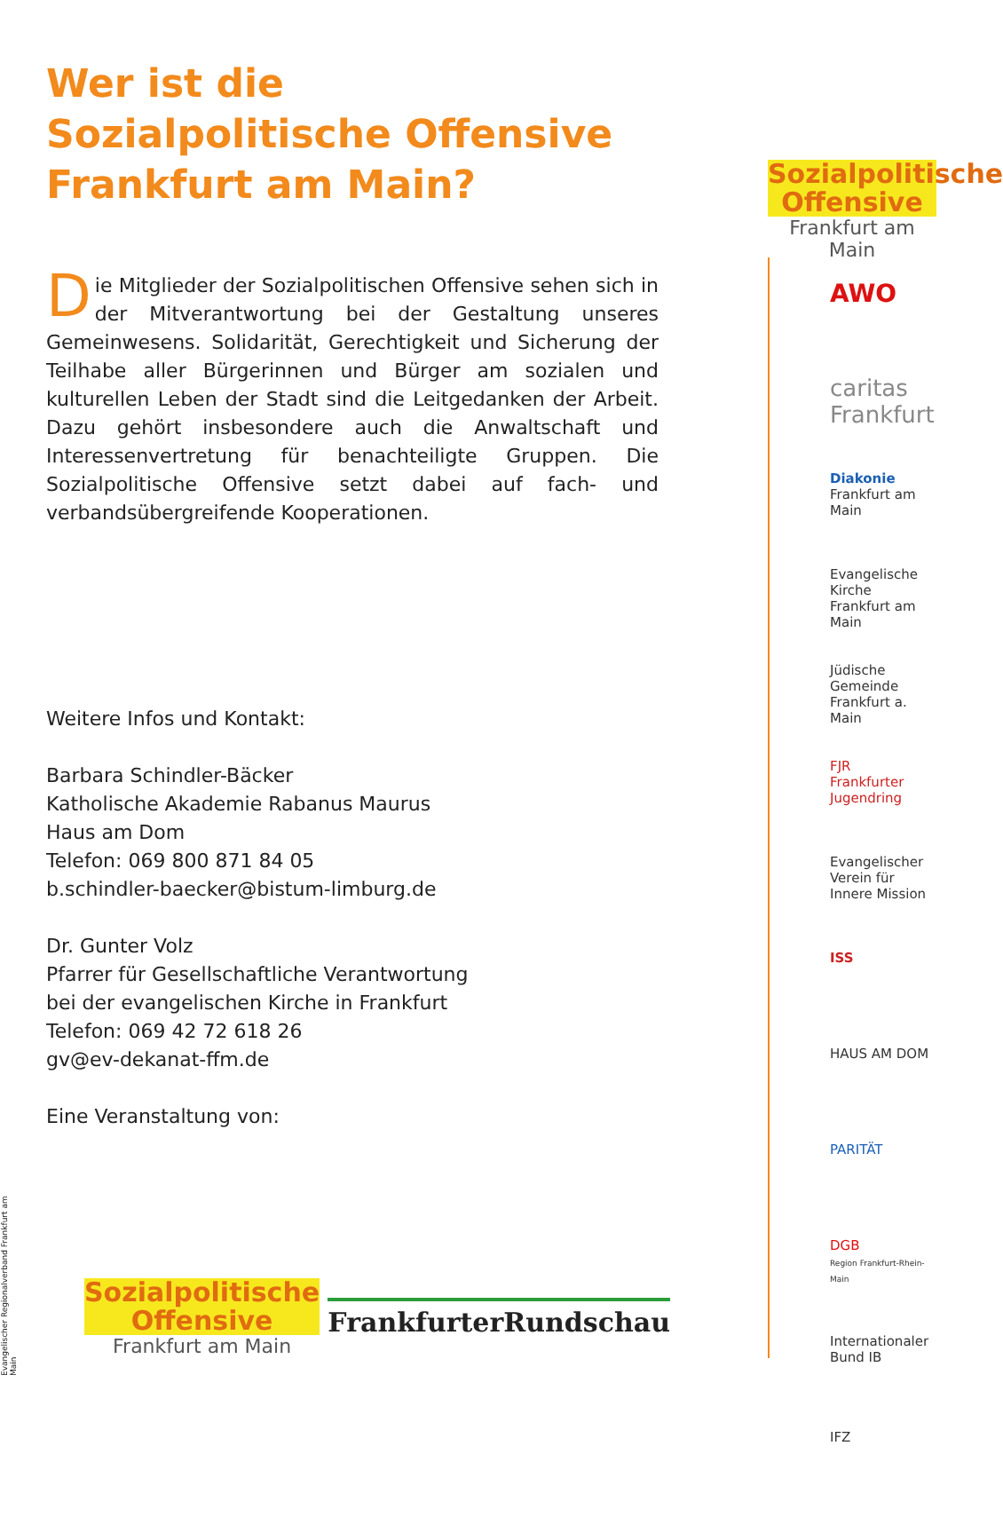Wer ist die
Sozialpolitische Offensive
Frankfurt am Main?
Die Mitglieder der Sozialpolitischen Offensive sehen sich in der Mitverantwortung bei der Gestaltung unseres Gemeinwesens. Solidarität, Gerechtigkeit und Sicherung der Teilhabe aller Bürgerinnen und Bürger am sozialen und kulturellen Leben der Stadt sind die Leitgedanken der Arbeit. Dazu gehört insbesondere auch die Anwaltschaft und Interessenvertretung für benachteiligte Gruppen. Die Sozialpolitische Offensive setzt dabei auf fach- und verbandsübergreifende Kooperationen.
Weitere Infos und Kontakt:
Barbara Schindler-Bäcker
Katholische Akademie Rabanus Maurus
Haus am Dom
Telefon: 069 800 871 84 05
b.schindler-baecker@bistum-limburg.de
Dr. Gunter Volz
Pfarrer für Gesellschaftliche Verantwortung
bei der evangelischen Kirche in Frankfurt
Telefon: 069 42 72 618 26
gv@ev-dekanat-ffm.de
Eine Veranstaltung von:
Sozialpolitische
Offensive
Frankfurt am Main
AWO
caritas Frankfurt
Diakonie
Frankfurt am Main
Evangelische Kirche
Frankfurt am Main
Jüdische Gemeinde
Frankfurt a. Main
FJR
Frankfurter Jugendring
Evangelischer Verein für Innere Mission
ISS
HAUS AM DOM
PARITÄT
DGB
Region Frankfurt-Rhein-Main
Internationaler Bund IB
IFZ
Evangelischer Regionalverband Frankfurt am Main
Sozialpolitische
Offensive
Frankfurt am Main
FrankfurterRundschau